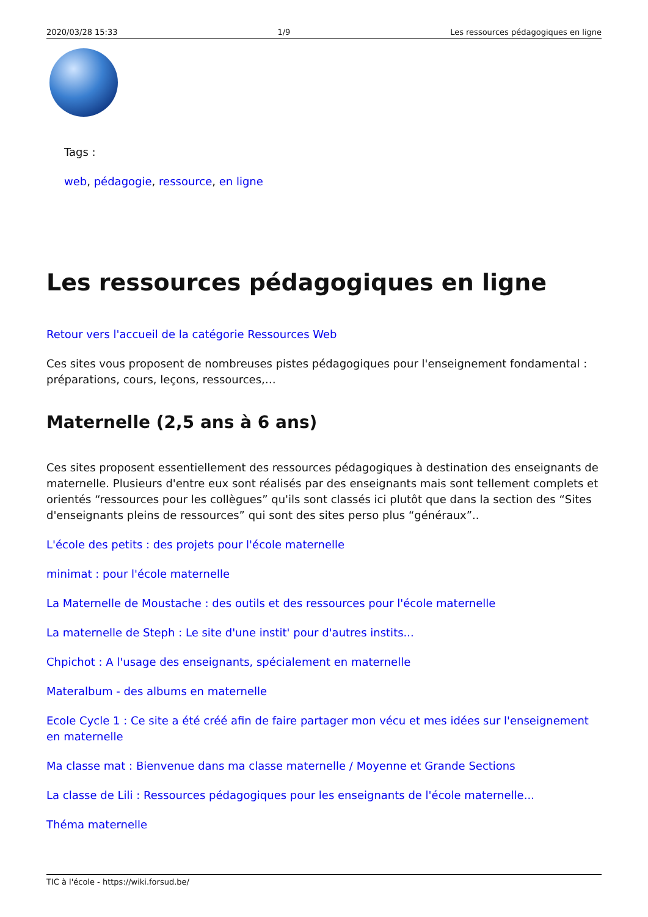2020/03/28 15:33 1/9 Les ressources pédagogiques en ligne
Tags :
web, pédagogie, ressource, en ligne
Les ressources pédagogiques en ligne
Retour vers l'accueil de la catégorie Ressources Web
Ces sites vous proposent de nombreuses pistes pédagogiques pour l'enseignement fondamental : préparations, cours, leçons, ressources,…
Maternelle (2,5 ans à 6 ans)
Ces sites proposent essentiellement des ressources pédagogiques à destination des enseignants de maternelle. Plusieurs d'entre eux sont réalisés par des enseignants mais sont tellement complets et orientés “ressources pour les collègues” qu'ils sont classés ici plutôt que dans la section des “Sites d'enseignants pleins de ressources” qui sont des sites perso plus “généraux”..
L'école des petits : des projets pour l'école maternelle
minimat : pour l'école maternelle
La Maternelle de Moustache : des outils et des ressources pour l'école maternelle
La maternelle de Steph : Le site d'une instit' pour d'autres instits...
Chpichot : A l'usage des enseignants, spécialement en maternelle
Materalbum - des albums en maternelle
Ecole Cycle 1 : Ce site a été créé afin de faire partager mon vécu et mes idées sur l'enseignement en maternelle
Ma classe mat : Bienvenue dans ma classe maternelle / Moyenne et Grande Sections
La classe de Lili : Ressources pédagogiques pour les enseignants de l'école maternelle...
Théma maternelle
TIC à l'école - https://wiki.forsud.be/